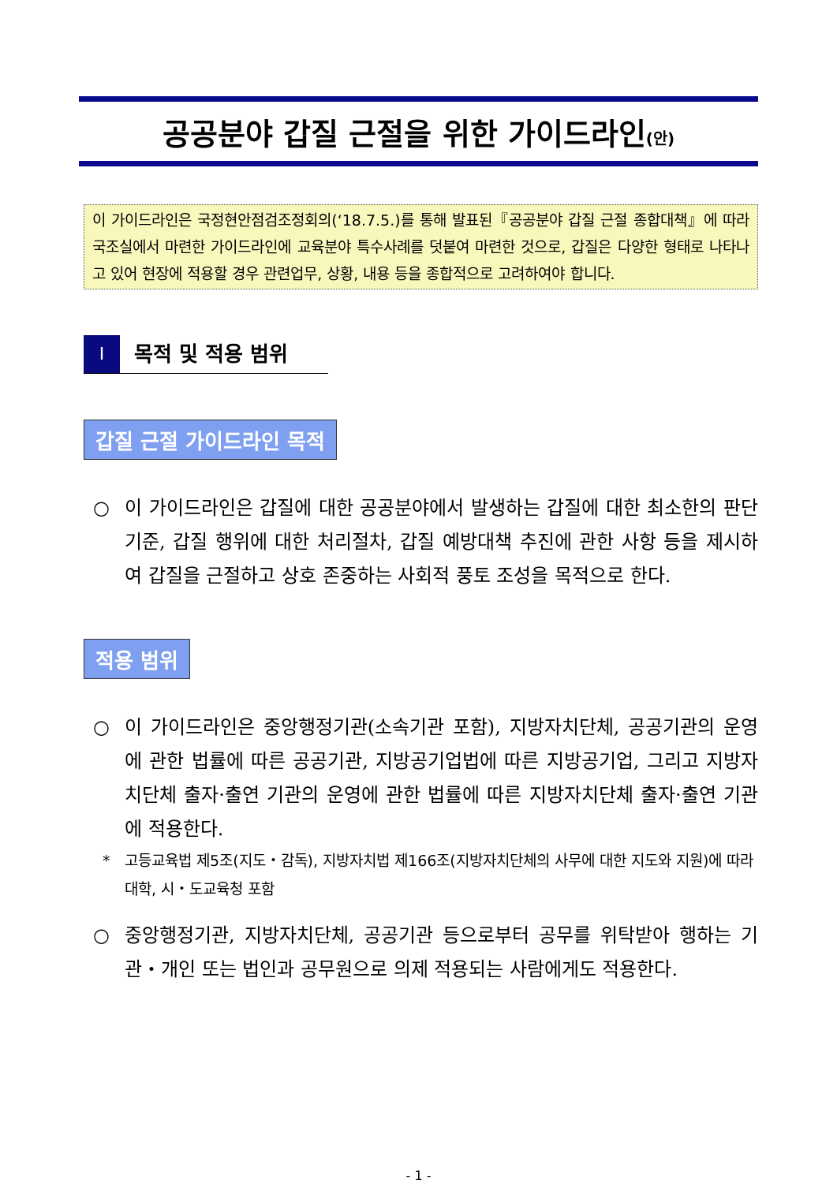공공분야 갑질 근절을 위한 가이드라인(안)
이 가이드라인은 국정현안점검조정회의(‘18.7.5.)를 통해 발표된『공공분야 갑질 근절 종합대책』에 따라 국조실에서 마련한 가이드라인에 교육분야 특수사례를 덧붙여 마련한 것으로, 갑질은 다양한 형태로 나타나고 있어 현장에 적용할 경우 관련업무, 상황, 내용 등을 종합적으로 고려하여야 합니다.
Ⅰ
목적 및 적용 범위
갑질 근절 가이드라인 목적
○ 이 가이드라인은 갑질에 대한 공공분야에서 발생하는 갑질에 대한 최소한의 판단기준, 갑질 행위에 대한 처리절차, 갑질 예방대책 추진에 관한 사항 등을 제시하여 갑질을 근절하고 상호 존중하는 사회적 풍토 조성을 목적으로 한다.
적용 범위
○ 이 가이드라인은 중앙행정기관(소속기관 포함), 지방자치단체, 공공기관의 운영에 관한 법률에 따른 공공기관, 지방공기업법에 따른 지방공기업, 그리고 지방자치단체 출자·출연 기관의 운영에 관한 법률에 따른 지방자치단체 출자·출연 기관에 적용한다.
* 고등교육법 제5조(지도・감독), 지방자치법 제166조(지방자치단체의 사무에 대한 지도와 지원)에 따라 대학, 시・도교육청 포함
○ 중앙행정기관, 지방자치단체, 공공기관 등으로부터 공무를 위탁받아 행하는 기관・개인 또는 법인과 공무원으로 의제 적용되는 사람에게도 적용한다.
- 1 -